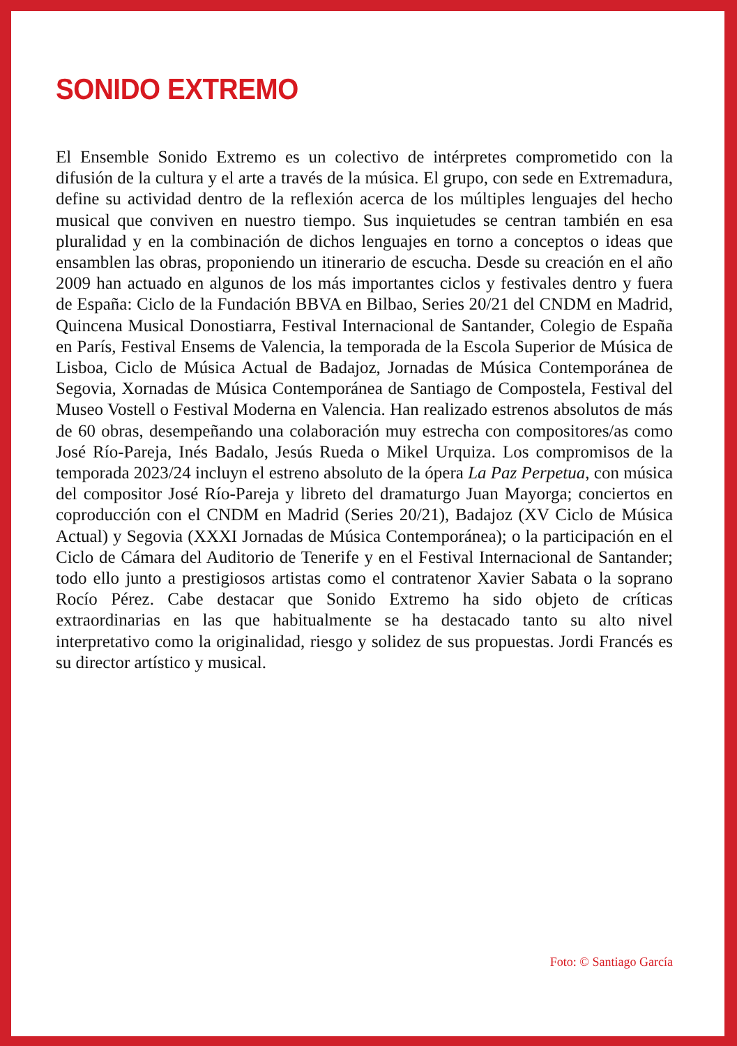SONIDO EXTREMO
El Ensemble Sonido Extremo es un colectivo de intérpretes comprometido con la difusión de la cultura y el arte a través de la música. El grupo, con sede en Extremadura, define su actividad dentro de la reflexión acerca de los múltiples lenguajes del hecho musical que conviven en nuestro tiempo. Sus inquietudes se centran también en esa pluralidad y en la combinación de dichos lenguajes en torno a conceptos o ideas que ensamblen las obras, proponiendo un itinerario de escucha. Desde su creación en el año 2009 han actuado en algunos de los más importantes ciclos y festivales dentro y fuera de España: Ciclo de la Fundación BBVA en Bilbao, Series 20/21 del CNDM en Madrid, Quincena Musical Donostiarra, Festival Internacional de Santander, Colegio de España en París, Festival Ensems de Valencia, la temporada de la Escola Superior de Música de Lisboa, Ciclo de Música Actual de Badajoz, Jornadas de Música Contemporánea de Segovia, Xornadas de Música Contemporánea de Santiago de Compostela, Festival del Museo Vostell o Festival Moderna en Valencia. Han realizado estrenos absolutos de más de 60 obras, desempeñando una colaboración muy estrecha con compositores/as como José Río-Pareja, Inés Badalo, Jesús Rueda o Mikel Urquiza. Los compromisos de la temporada 2023/24 incluyn el estreno absoluto de la ópera La Paz Perpetua, con música del compositor José Río-Pareja y libreto del dramaturgo Juan Mayorga; conciertos en coproducción con el CNDM en Madrid (Series 20/21), Badajoz (XV Ciclo de Música Actual) y Segovia (XXXI Jornadas de Música Contemporánea); o la participación en el Ciclo de Cámara del Auditorio de Tenerife y en el Festival Internacional de Santander; todo ello junto a prestigiosos artistas como el contratenor Xavier Sabata o la soprano Rocío Pérez. Cabe destacar que Sonido Extremo ha sido objeto de críticas extraordinarias en las que habitualmente se ha destacado tanto su alto nivel interpretativo como la originalidad, riesgo y solidez de sus propuestas. Jordi Francés es su director artístico y musical.
Foto: © Santiago García